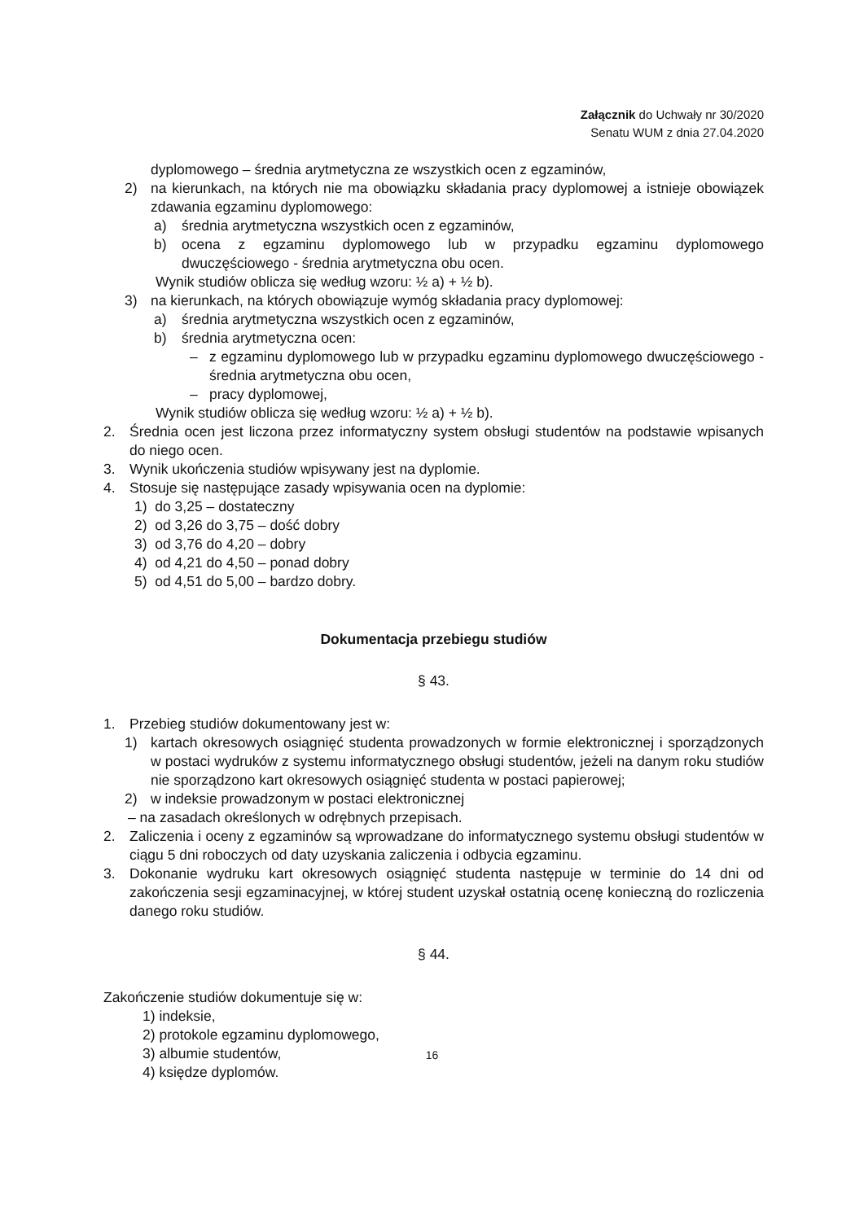Załącznik do Uchwały nr 30/2020
Senatu WUM z dnia 27.04.2020
dyplomowego – średnia arytmetyczna ze wszystkich ocen z egzaminów,
2) na kierunkach, na których nie ma obowiązku składania pracy dyplomowej a istnieje obowiązek zdawania egzaminu dyplomowego:
a) średnia arytmetyczna wszystkich ocen z egzaminów,
b) ocena z egzaminu dyplomowego lub w przypadku egzaminu dyplomowego dwuczęściowego - średnia arytmetyczna obu ocen.
Wynik studiów oblicza się według wzoru: ½ a) + ½ b).
3) na kierunkach, na których obowiązuje wymóg składania pracy dyplomowej:
a) średnia arytmetyczna wszystkich ocen z egzaminów,
b) średnia arytmetyczna ocen:
– z egzaminu dyplomowego lub w przypadku egzaminu dyplomowego dwuczęściowego - średnia arytmetyczna obu ocen,
– pracy dyplomowej,
Wynik studiów oblicza się według wzoru: ½ a) + ½ b).
2. Średnia ocen jest liczona przez informatyczny system obsługi studentów na podstawie wpisanych do niego ocen.
3. Wynik ukończenia studiów wpisywany jest na dyplomie.
4. Stosuje się następujące zasady wpisywania ocen na dyplomie:
1) do 3,25 – dostateczny
2) od 3,26 do 3,75 – dość dobry
3) od 3,76 do 4,20 – dobry
4) od 4,21 do 4,50 – ponad dobry
5) od 4,51 do 5,00 – bardzo dobry.
Dokumentacja przebiegu studiów
§ 43.
1. Przebieg studiów dokumentowany jest w:
1) kartach okresowych osiągnięć studenta prowadzonych w formie elektronicznej i sporządzonych w postaci wydruków z systemu informatycznego obsługi studentów, jeżeli na danym roku studiów nie sporządzono kart okresowych osiągnięć studenta w postaci papierowej;
2) w indeksie prowadzonym w postaci elektronicznej
– na zasadach określonych w odrębnych przepisach.
2. Zaliczenia i oceny z egzaminów są wprowadzane do informatycznego systemu obsługi studentów w ciągu 5 dni roboczych od daty uzyskania zaliczenia i odbycia egzaminu.
3. Dokonanie wydruku kart okresowych osiągnięć studenta następuje w terminie do 14 dni od zakończenia sesji egzaminacyjnej, w której student uzyskał ostatnią ocenę konieczną do rozliczenia danego roku studiów.
§ 44.
Zakończenie studiów dokumentuje się w:
1) indeksie,
2) protokole egzaminu dyplomowego,
3) albumie studentów,
4) księdze dyplomów.
16